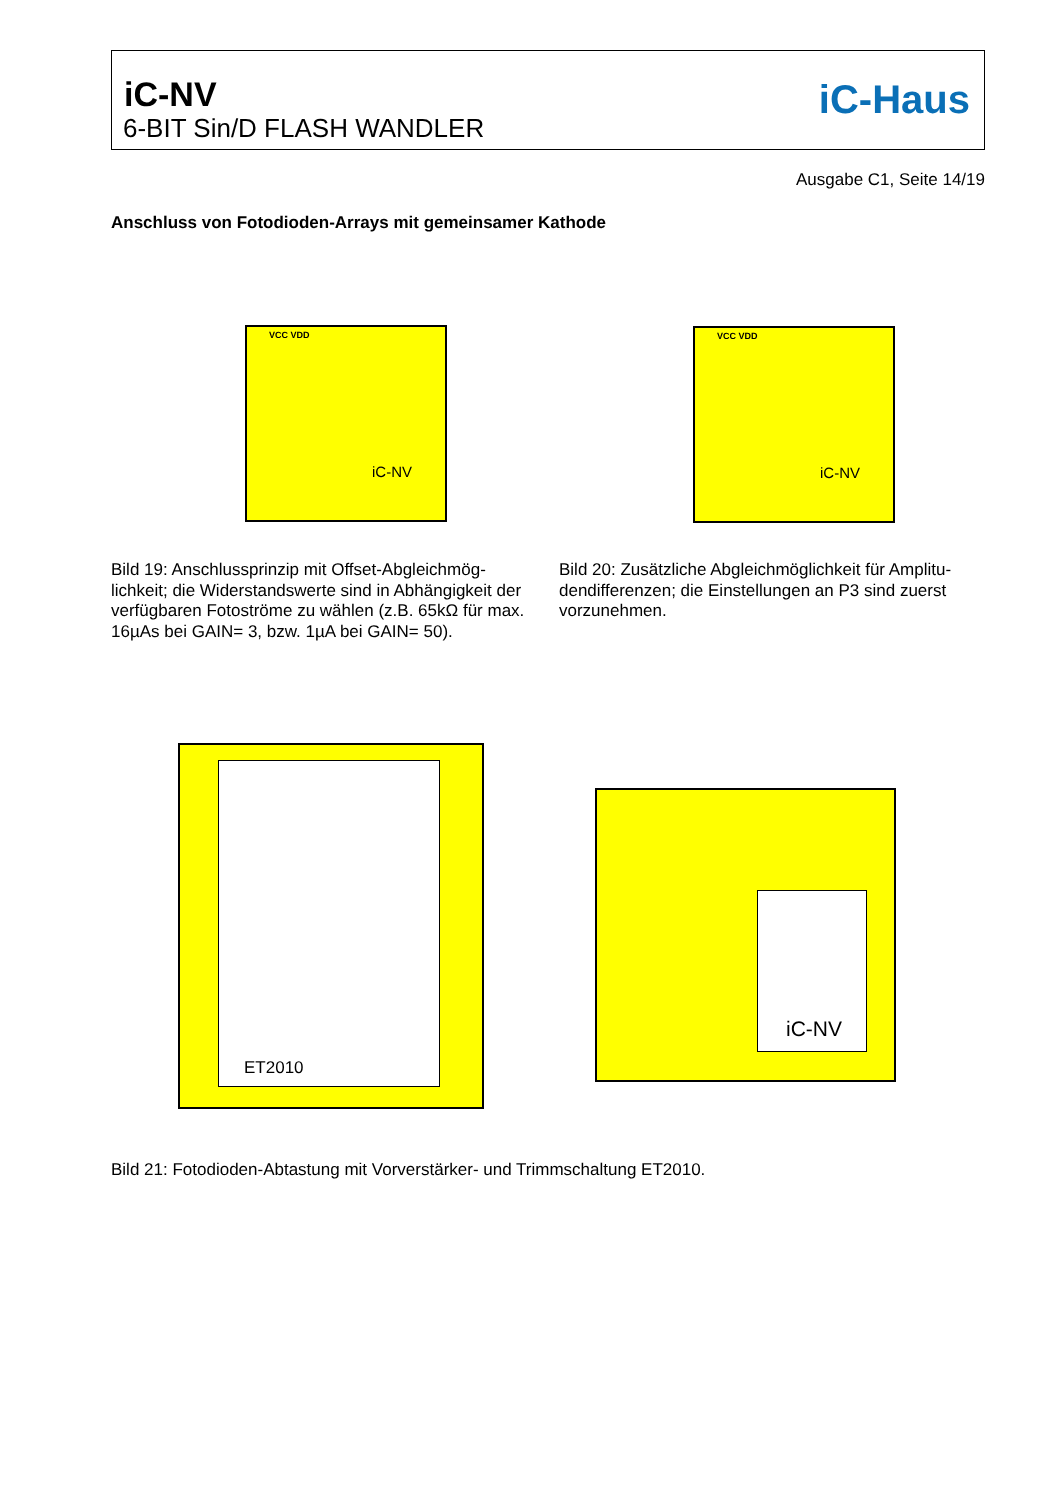iC-NV
6-BIT Sin/D FLASH WANDLER
iC-Haus
Ausgabe C1, Seite 14/19
Anschluss von Fotodioden-Arrays mit gemeinsamer Kathode
iC-NV
VCC VDD
iC-NV
VCC VDD
Bild 19: Anschlussprinzip mit Offset-Abgleichmög-lichkeit; die Widerstandswerte sind in Abhängigkeit der verfügbaren Fotoströme zu wählen (z.B. 65kΩ für max. 16µAs bei GAIN= 3, bzw. 1µA bei GAIN= 50).
Bild 20: Zusätzliche Abgleichmöglichkeit für Amplitu-dendifferenzen; die Einstellungen an P3 sind zuerst vorzunehmen.
ET2010
iC-NV
Bild 21: Fotodioden-Abtastung mit Vorverstärker- und Trimmschaltung ET2010.